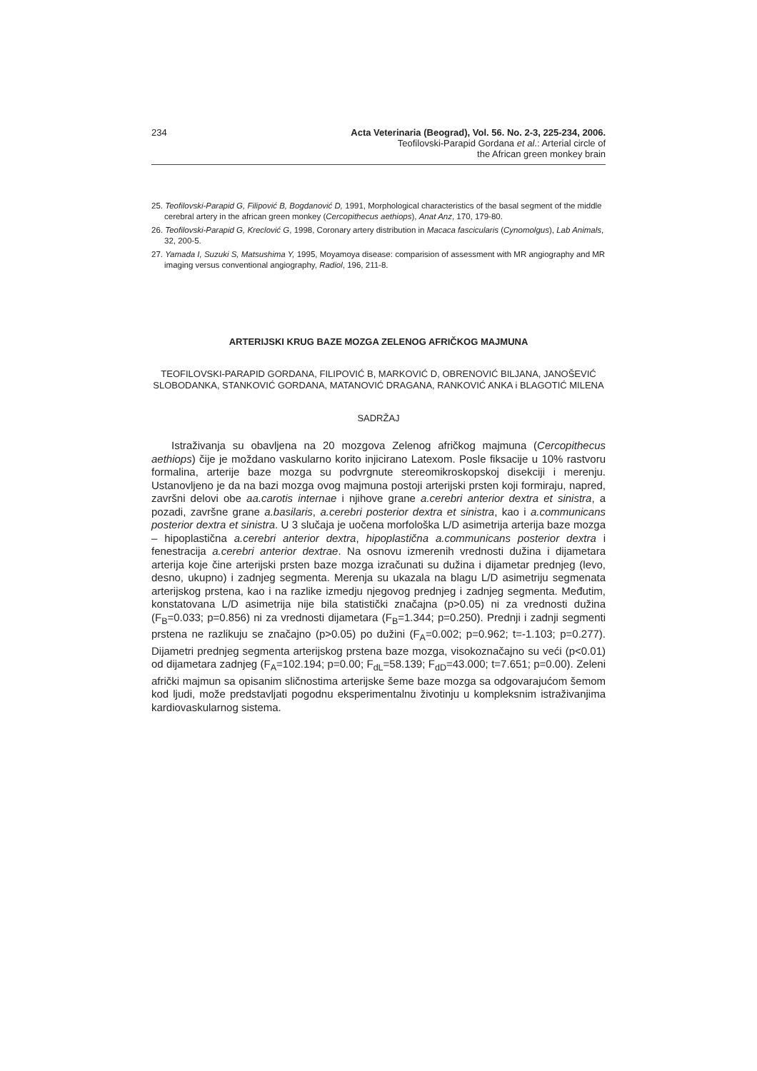234 Acta Veterinaria (Beograd), Vol. 56. No. 2-3, 225-234, 2006.
Teofilovski-Parapid Gordana et al.: Arterial circle of
the African green monkey brain
25. Teofilovski-Parapid G, Filipović B, Bogdanović D, 1991, Morphological characteristics of the basal segment of the middle cerebral artery in the african green monkey (Cercopithecus aethiops), Anat Anz, 170, 179-80.
26. Teofilovski-Parapid G, Kreclović G, 1998, Coronary artery distribution in Macaca fascicularis (Cynomolgus), Lab Animals, 32, 200-5.
27. Yamada I, Suzuki S, Matsushima Y, 1995, Moyamoya disease: comparision of assessment with MR angiography and MR imaging versus conventional angiography, Radiol, 196, 211-8.
ARTERIJSKI KRUG BAZE MOZGA ZELENOG AFRIČKOG MAJMUNA
TEOFILOVSKI-PARAPID GORDANA, FILIPOVIĆ B, MARKOVIĆ D, OBRENOVIĆ BILJANA, JANOŠEVIĆ SLOBODANKA, STANKOVIĆ GORDANA, MATANOVIĆ DRAGANA, RANKOVIĆ ANKA i BLAGOTIĆ MILENA
SADRŽAJ
Istraživanja su obavljena na 20 mozgova Zelenog afričkog majmuna (Cercopithecus aethiops) čije je moždano vaskularno korito injicirano Latexom. Posle fiksacije u 10% rastvoru formalina, arterije baze mozga su podvrgnute stereomikroskopskoj disekciji i merenju. Ustanovljeno je da na bazi mozga ovog majmuna postoji arterijski prsten koji formiraju, napred, završni delovi obe aa.carotis internae i njihove grane a.cerebri anterior dextra et sinistra, a pozadi, završne grane a.basilaris, a.cerebri posterior dextra et sinistra, kao i a.communicans posterior dextra et sinistra. U 3 slučaja je uočena morfološka L/D asimetrija arterija baze mozga – hipoplastična a.cerebri anterior dextra, hipoplastična a.communicans posterior dextra i fenestracija a.cerebri anterior dextrae. Na osnovu izmerenih vrednosti dužina i dijametara arterija koje čine arterijski prsten baze mozga izračunati su dužina i dijametar prednjeg (levo, desno, ukupno) i zadnjeg segmenta. Merenja su ukazala na blagu L/D asimetriju segmenata arterijskog prstena, kao i na razlike izmedju njegovog prednjeg i zadnjeg segmenta. Međutim, konstatovana L/D asimetrija nije bila statistički značajna (p>0.05) ni za vrednosti dužina (F<sub>B</sub>=0.033; p=0.856) ni za vrednosti dijametara (F<sub>B</sub>=1.344; p=0.250). Prednji i zadnji segmenti prstena ne razlikuju se značajno (p>0.05) po dužini (F<sub>A</sub>=0.002; p=0.962; t=-1.103; p=0.277). Dijametri prednjeg segmenta arterijskog prstena baze mozga, visokoznačajno su veći (p<0.01) od dijametara zadnjeg (F<sub>A</sub>=102.194; p=0.00; F<sub>dL</sub>=58.139; F<sub>dD</sub>=43.000; t=7.651; p=0.00). Zeleni afrički majmun sa opisanim sličnostima arterijske šeme baze mozga sa odgovarajućom šemom kod ljudi, može predstavljati pogodnu eksperimentalnu životinju u kompleksnim istraživanjima kardiovaskularnog sistema.